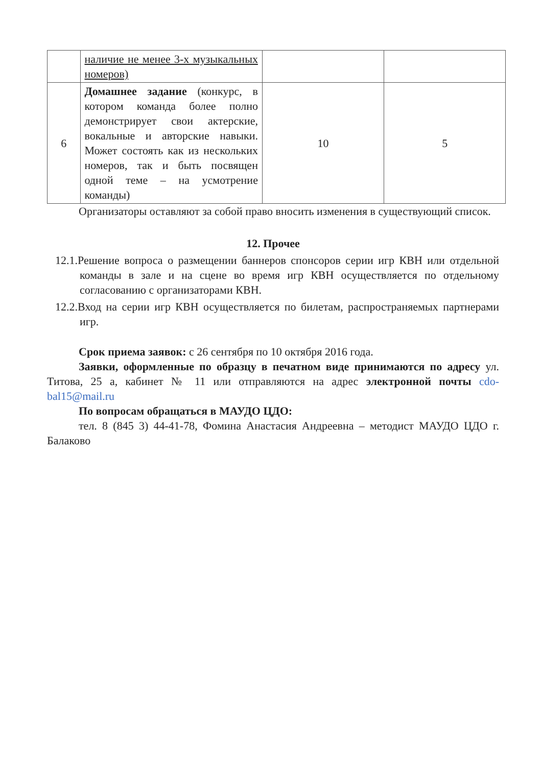| | наличие не менее 3-х музыкальных номеров) | | |
| 6 | Домашнее задание (конкурс, в котором команда более полно демонстрирует свои актерские, вокальные и авторские навыки. Может состоять как из нескольких номеров, так и быть посвящен одной теме – на усмотрение команды) | 10 | 5 |
Организаторы оставляют за собой право вносить изменения в существующий список.
12. Прочее
12.1.Решение вопроса о размещении баннеров спонсоров серии игр КВН или отдельной команды в зале и на сцене во время игр КВН осуществляется по отдельному согласованию с организаторами КВН.
12.2.Вход на серии игр КВН осуществляется по билетам, распространяемых партнерами игр.
Срок приема заявок: с 26 сентября по 10 октября 2016 года.
Заявки, оформленные по образцу в печатном виде принимаются по адресу ул. Титова, 25 а, кабинет № 11 или отправляются на адрес электронной почты cdo-bal15@mail.ru
По вопросам обращаться в МАУДО ЦДО:
тел. 8 (845 3) 44-41-78, Фомина Анастасия Андреевна – методист МАУДО ЦДО г. Балаково